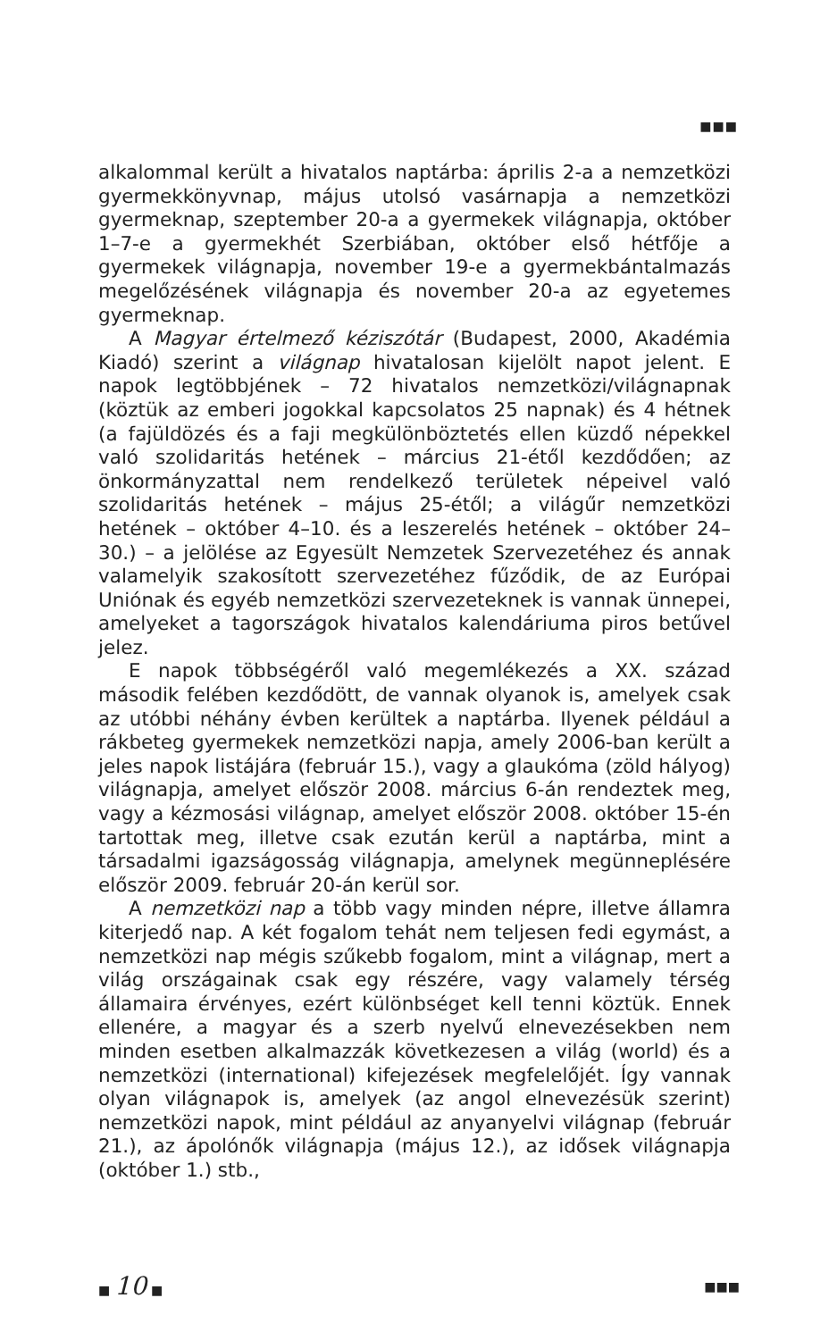■■■
alkalommal került a hivatalos naptárba: április 2-a a nemzetközi gyermekkönyvnap, május utolsó vasárnapja a nemzetközi gyermeknap, szeptember 20-a a gyermekek világnapja, október 1–7-e a gyermekhét Szerbiában, október első hétfője a gyermekek világnapja, november 19-e a gyermekbántalmazás megelőzésének világnapja és november 20-a az egyetemes gyermeknap.
A Magyar értelmező kéziszótár (Budapest, 2000, Akadémia Kiadó) szerint a világnap hivatalosan kijelölt napot jelent. E napok legtöbbjének – 72 hivatalos nemzetközi/világnapnak (köztük az emberi jogokkal kapcsolatos 25 napnak) és 4 hétnek (a fajüldözés és a faji megkülönböztetés ellen küzdő népekkel való szolidaritás hetének – március 21-étől kezdődően; az önkormányzattal nem rendelkező területek népeivel való szolidaritás hetének – május 25-étől; a világűr nemzetközi hetének – október 4–10. és a leszerelés hetének – október 24–30.) – a jelölése az Egyesült Nemzetek Szervezetéhez és annak valamelyik szakosított szervezetéhez fűződik, de az Európai Uniónak és egyéb nemzetközi szervezeteknek is vannak ünnepei, amelyeket a tagországok hivatalos kalendáriuma piros betűvel jelez.
E napok többségéről való megemlékezés a XX. század második felében kezdődött, de vannak olyanok is, amelyek csak az utóbbi néhány évben kerültek a naptárba. Ilyenek például a rákbeteg gyermekek nemzetközi napja, amely 2006-ban került a jeles napok listájára (február 15.), vagy a glaukóma (zöld hályog) világnapja, amelyet először 2008. március 6-án rendeztek meg, vagy a kézmosási világnap, amelyet először 2008. október 15-én tartottak meg, illetve csak ezután kerül a naptárba, mint a társadalmi igazságosság világnapja, amelynek megünneplésére először 2009. február 20-án kerül sor.
A nemzetközi nap a több vagy minden népre, illetve államra kiterjedő nap. A két fogalom tehát nem teljesen fedi egymást, a nemzetközi nap mégis szűkebb fogalom, mint a világnap, mert a világ országainak csak egy részére, vagy valamely térség államaira érvényes, ezért különbséget kell tenni köztük. Ennek ellenére, a magyar és a szerb nyelvű elnevezésekben nem minden esetben alkalmazzák következesen a világ (world) és a nemzetközi (international) kifejezések megfelelőjét. Így vannak olyan világnapok is, amelyek (az angol elnevezésük szerint) nemzetközi napok, mint például az anyanyelvi világnap (február 21.), az ápolónők világnapja (május 12.), az idősek világnapja (október 1.) stb.,
■ 10 ■ ■■■